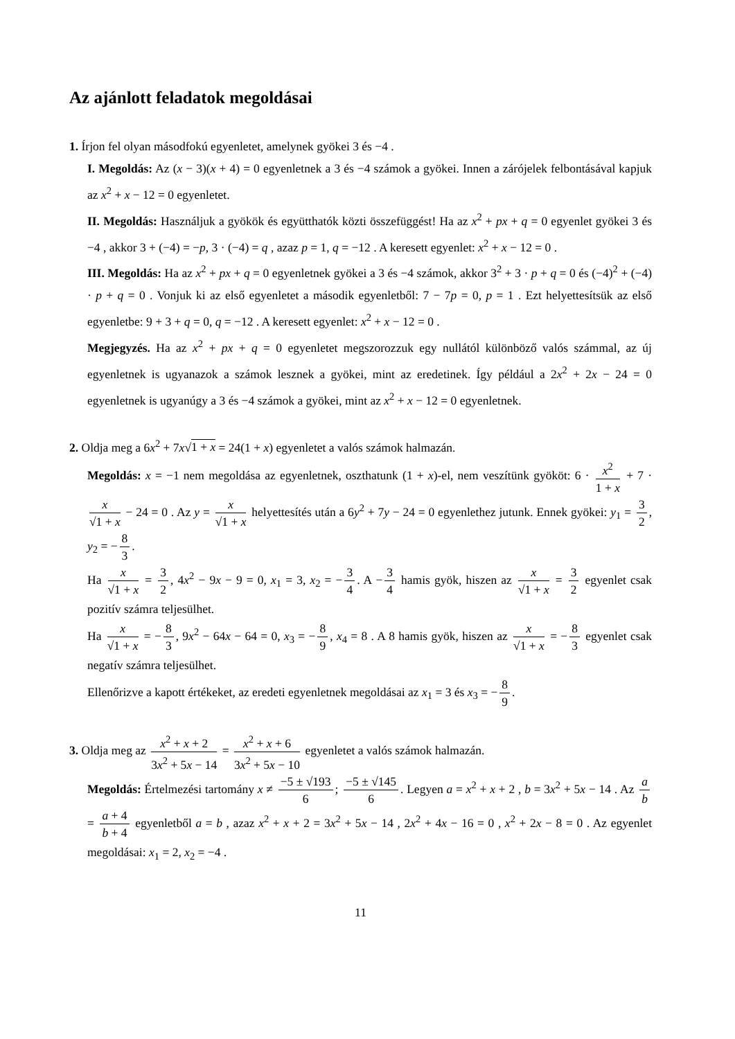Az ajánlott feladatok megoldásai
1. Írjon fel olyan másodfokú egyenletet, amelynek gyökei 3 és −4 .
I. Megoldás: Az (x − 3)(x + 4) = 0 egyenletnek a 3 és −4 számok a gyökei. Innen a zárójelek felbontásával kapjuk az x<sup>2</sup> + x − 12 = 0 egyenletet.
II. Megoldás: Használjuk a gyökök és együtthatók közti összefüggést! Ha az x<sup>2</sup> + px + q = 0 egyenlet gyökei 3 és −4 , akkor 3 + (−4) = −p, 3 · (−4) = q , azaz p = 1, q = −12 . A keresett egyenlet: x<sup>2</sup> + x − 12 = 0 .
III. Megoldás: Ha az x<sup>2</sup> + px + q = 0 egyenletnek gyökei a 3 és −4 számok, akkor 3<sup>2</sup> + 3 · p + q = 0 és (−4)<sup>2</sup> + (−4) · p + q = 0 . Vonjuk ki az első egyenletet a második egyenletből: 7 − 7p = 0, p = 1 . Ezt helyettesítsük az első egyenletbe: 9 + 3 + q = 0, q = −12 . A keresett egyenlet: x<sup>2</sup> + x − 12 = 0 .
Megjegyzés. Ha az x<sup>2</sup> + px + q = 0 egyenletet megszorozzuk egy nullától különböző valós számmal, az új egyenletnek is ugyanazok a számok lesznek a gyökei, mint az eredetinek. Így például a 2x<sup>2</sup> + 2x − 24 = 0 egyenletnek is ugyanúgy a 3 és −4 számok a gyökei, mint az x<sup>2</sup> + x − 12 = 0 egyenletnek.
2. Oldja meg a 6x<sup>2</sup> + 7x√1 + x = 24(1 + x) egyenletet a valós számok halmazán.
Megoldás: x = −1 nem megoldása az egyenletnek, oszthatunk (1 + x)-el, nem veszítünk gyököt: 6 · x<sup>2</sup> 1 + x + 7 · x √1 + x − 24 = 0 . Az y = x √1 + x helyettesítés után a 6y<sup>2</sup> + 7y − 24 = 0 egyenlethez jutunk. Ennek gyökei: y<sub>1</sub> = 3 2, y<sub>2</sub> = − 8 3.
Ha x √1 + x = 3 2, 4x<sup>2</sup> − 9x − 9 = 0, x<sub>1</sub> = 3, x<sub>2</sub> = − 3 4. A − 3 4 hamis gyök, hiszen az x √1 + x = 3 2 egyenlet csak pozitív számra teljesülhet.
Ha x √1 + x = − 8 3, 9x<sup>2</sup> − 64x − 64 = 0, x<sub>3</sub> = − 8 9, x<sub>4</sub> = 8 . A 8 hamis gyök, hiszen az x √1 + x = − 8 3 egyenlet csak negatív számra teljesülhet.
Ellenőrizve a kapott értékeket, az eredeti egyenletnek megoldásai az x<sub>1</sub> = 3 és x<sub>3</sub> = − 8 9.
3. Oldja meg az x<sup>2</sup> + x + 2 3x<sup>2</sup> + 5x − 14 = x<sup>2</sup> + x + 6 3x<sup>2</sup> + 5x − 10 egyenletet a valós számok halmazán.
Megoldás: Értelmezési tartomány x ≠ −5 ± √193 6; −5 ± √145 6. Legyen a = x<sup>2</sup> + x + 2 , b = 3x<sup>2</sup> + 5x − 14 . Az a b = a + 4 b + 4 egyenletből a = b , azaz x<sup>2</sup> + x + 2 = 3x<sup>2</sup> + 5x − 14 , 2x<sup>2</sup> + 4x − 16 = 0 , x<sup>2</sup> + 2x − 8 = 0 . Az egyenlet megoldásai: x<sub>1</sub> = 2, x<sub>2</sub> = −4 .
11